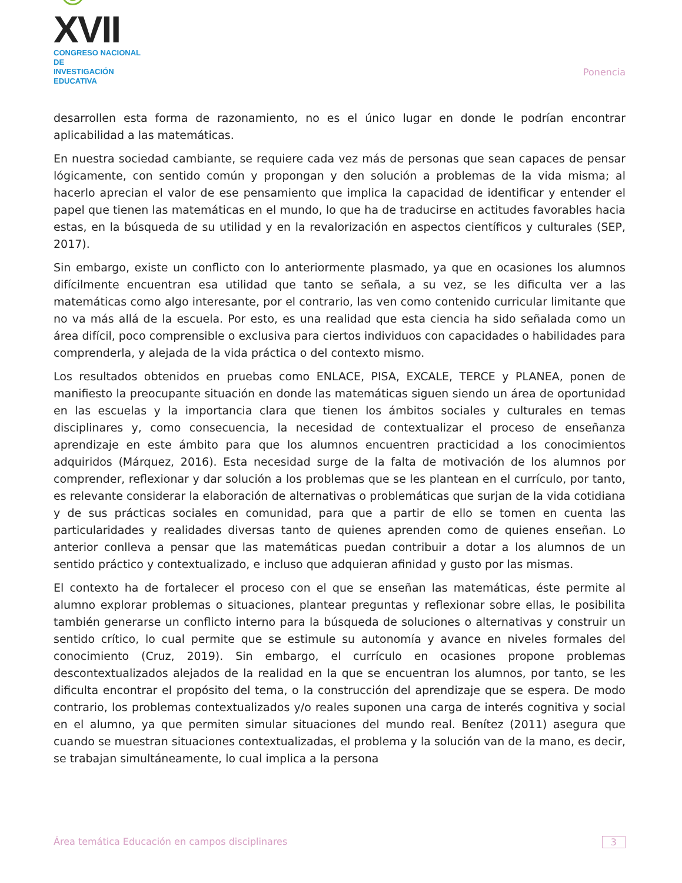☺XVII
CONGRESO NACIONAL DE
INVESTIGACIÓN EDUCATIVA
Ponencia
desarrollen esta forma de razonamiento, no es el único lugar en donde le podrían encontrar aplicabilidad a las matemáticas.
En nuestra sociedad cambiante, se requiere cada vez más de personas que sean capaces de pensar lógicamente, con sentido común y propongan y den solución a problemas de la vida misma; al hacerlo aprecian el valor de ese pensamiento que implica la capacidad de identificar y entender el papel que tienen las matemáticas en el mundo, lo que ha de traducirse en actitudes favorables hacia estas, en la búsqueda de su utilidad y en la revalorización en aspectos científicos y culturales (SEP, 2017).
Sin embargo, existe un conflicto con lo anteriormente plasmado, ya que en ocasiones los alumnos difícilmente encuentran esa utilidad que tanto se señala, a su vez, se les dificulta ver a las matemáticas como algo interesante, por el contrario, las ven como contenido curricular limitante que no va más allá de la escuela. Por esto, es una realidad que esta ciencia ha sido señalada como un área difícil, poco comprensible o exclusiva para ciertos individuos con capacidades o habilidades para comprenderla, y alejada de la vida práctica o del contexto mismo.
Los resultados obtenidos en pruebas como ENLACE, PISA, EXCALE, TERCE y PLANEA, ponen de manifiesto la preocupante situación en donde las matemáticas siguen siendo un área de oportunidad en las escuelas y la importancia clara que tienen los ámbitos sociales y culturales en temas disciplinares y, como consecuencia, la necesidad de contextualizar el proceso de enseñanza aprendizaje en este ámbito para que los alumnos encuentren practicidad a los conocimientos adquiridos (Márquez, 2016). Esta necesidad surge de la falta de motivación de los alumnos por comprender, reflexionar y dar solución a los problemas que se les plantean en el currículo, por tanto, es relevante considerar la elaboración de alternativas o problemáticas que surjan de la vida cotidiana y de sus prácticas sociales en comunidad, para que a partir de ello se tomen en cuenta las particularidades y realidades diversas tanto de quienes aprenden como de quienes enseñan. Lo anterior conlleva a pensar que las matemáticas puedan contribuir a dotar a los alumnos de un sentido práctico y contextualizado, e incluso que adquieran afinidad y gusto por las mismas.
El contexto ha de fortalecer el proceso con el que se enseñan las matemáticas, éste permite al alumno explorar problemas o situaciones, plantear preguntas y reflexionar sobre ellas, le posibilita también generarse un conflicto interno para la búsqueda de soluciones o alternativas y construir un sentido crítico, lo cual permite que se estimule su autonomía y avance en niveles formales del conocimiento (Cruz, 2019). Sin embargo, el currículo en ocasiones propone problemas descontextualizados alejados de la realidad en la que se encuentran los alumnos, por tanto, se les dificulta encontrar el propósito del tema, o la construcción del aprendizaje que se espera. De modo contrario, los problemas contextualizados y/o reales suponen una carga de interés cognitiva y social en el alumno, ya que permiten simular situaciones del mundo real. Benítez (2011) asegura que cuando se muestran situaciones contextualizadas, el problema y la solución van de la mano, es decir, se trabajan simultáneamente, lo cual implica a la persona
Área temática Educación en campos disciplinares 3